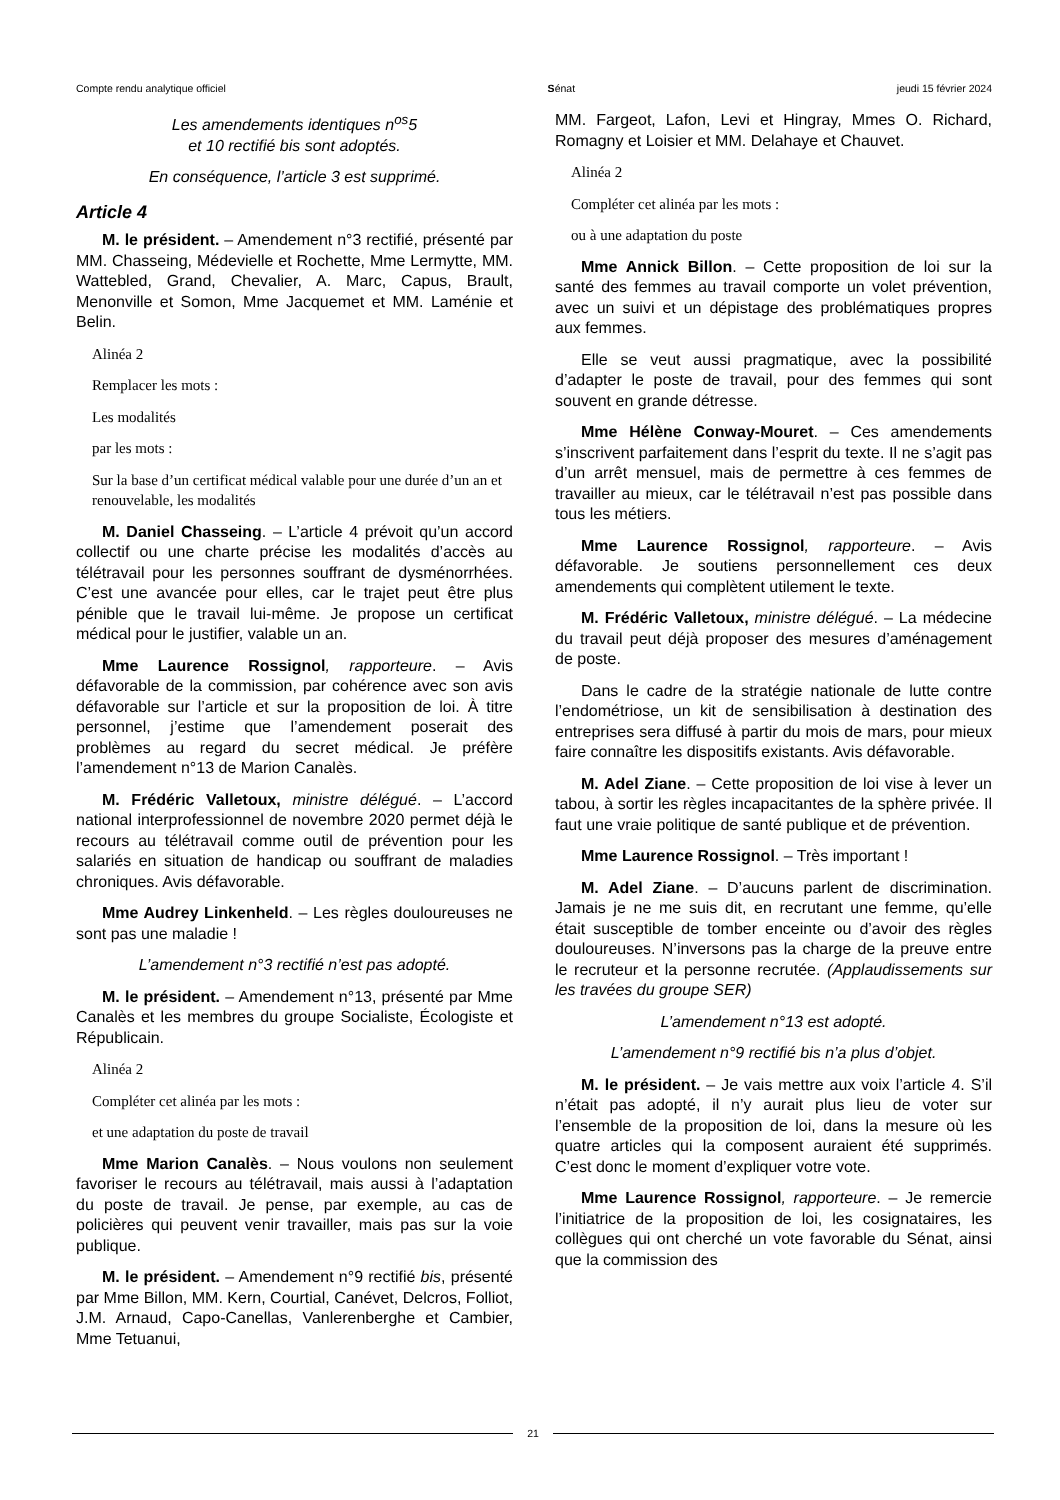Compte rendu analytique officiel Sénat jeudi 15 février 2024
Les amendements identiques n<sup>os</sup>5
et 10 rectifié bis sont adoptés.
En conséquence, l’article 3 est supprimé.
Article 4
M. le président. – Amendement n°3 rectifié, présenté par MM. Chasseing, Médevielle et Rochette, Mme Lermytte, MM. Wattebled, Grand, Chevalier, A. Marc, Capus, Brault, Menonville et Somon, Mme Jacquemet et MM. Laménie et Belin.
Alinéa 2
Remplacer les mots :
Les modalités
par les mots :
Sur la base d’un certificat médical valable pour une durée d’un an et renouvelable, les modalités
M. Daniel Chasseing. – L’article 4 prévoit qu’un accord collectif ou une charte précise les modalités d’accès au télétravail pour les personnes souffrant de dysménorrhées. C’est une avancée pour elles, car le trajet peut être plus pénible que le travail lui-même. Je propose un certificat médical pour le justifier, valable un an.
Mme Laurence Rossignol, rapporteure. – Avis défavorable de la commission, par cohérence avec son avis défavorable sur l’article et sur la proposition de loi. À titre personnel, j’estime que l’amendement poserait des problèmes au regard du secret médical. Je préfère l’amendement n°13 de Marion Canalès.
M. Frédéric Valletoux, ministre délégué. – L’accord national interprofessionnel de novembre 2020 permet déjà le recours au télétravail comme outil de prévention pour les salariés en situation de handicap ou souffrant de maladies chroniques. Avis défavorable.
Mme Audrey Linkenheld. – Les règles douloureuses ne sont pas une maladie !
L’amendement n°3 rectifié n’est pas adopté.
M. le président. – Amendement n°13, présenté par Mme Canalès et les membres du groupe Socialiste, Écologiste et Républicain.
Alinéa 2
Compléter cet alinéa par les mots :
et une adaptation du poste de travail
Mme Marion Canalès. – Nous voulons non seulement favoriser le recours au télétravail, mais aussi à l’adaptation du poste de travail. Je pense, par exemple, au cas de policières qui peuvent venir travailler, mais pas sur la voie publique.
M. le président. – Amendement n°9 rectifié bis, présenté par Mme Billon, MM. Kern, Courtial, Canévet, Delcros, Folliot, J.M. Arnaud, Capo-Canellas, Vanlerenberghe et Cambier, Mme Tetuanui,
MM. Fargeot, Lafon, Levi et Hingray, Mmes O. Richard, Romagny et Loisier et MM. Delahaye et Chauvet.
Alinéa 2
Compléter cet alinéa par les mots :
ou à une adaptation du poste
Mme Annick Billon. – Cette proposition de loi sur la santé des femmes au travail comporte un volet prévention, avec un suivi et un dépistage des problématiques propres aux femmes.
Elle se veut aussi pragmatique, avec la possibilité d’adapter le poste de travail, pour des femmes qui sont souvent en grande détresse.
Mme Hélène Conway-Mouret. – Ces amendements s’inscrivent parfaitement dans l’esprit du texte. Il ne s’agit pas d’un arrêt mensuel, mais de permettre à ces femmes de travailler au mieux, car le télétravail n’est pas possible dans tous les métiers.
Mme Laurence Rossignol, rapporteure. – Avis défavorable. Je soutiens personnellement ces deux amendements qui complètent utilement le texte.
M. Frédéric Valletoux, ministre délégué. – La médecine du travail peut déjà proposer des mesures d’aménagement de poste.
Dans le cadre de la stratégie nationale de lutte contre l’endométriose, un kit de sensibilisation à destination des entreprises sera diffusé à partir du mois de mars, pour mieux faire connaître les dispositifs existants. Avis défavorable.
M. Adel Ziane. – Cette proposition de loi vise à lever un tabou, à sortir les règles incapacitantes de la sphère privée. Il faut une vraie politique de santé publique et de prévention.
Mme Laurence Rossignol. – Très important !
M. Adel Ziane. – D’aucuns parlent de discrimination. Jamais je ne me suis dit, en recrutant une femme, qu’elle était susceptible de tomber enceinte ou d’avoir des règles douloureuses. N’inversons pas la charge de la preuve entre le recruteur et la personne recrutée. (Applaudissements sur les travées du groupe SER)
L’amendement n°13 est adopté.
L’amendement n°9 rectifié bis n’a plus d’objet.
M. le président. – Je vais mettre aux voix l’article 4. S’il n’était pas adopté, il n’y aurait plus lieu de voter sur l’ensemble de la proposition de loi, dans la mesure où les quatre articles qui la composent auraient été supprimés. C’est donc le moment d’expliquer votre vote.
Mme Laurence Rossignol, rapporteure. – Je remercie l’initiatrice de la proposition de loi, les cosignataires, les collègues qui ont cherché un vote favorable du Sénat, ainsi que la commission des
21